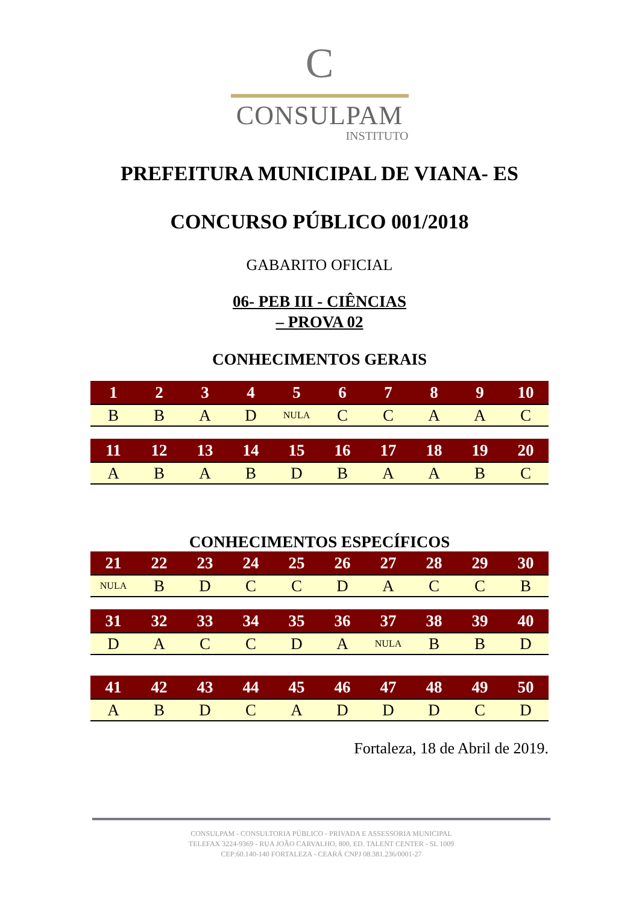C
CONSULPAM
INSTITUTO
PREFEITURA MUNICIPAL DE VIANA- ES
CONCURSO PÚBLICO 001/2018
GABARITO OFICIAL
06- PEB III - CIÊNCIAS
– PROVA 02
CONHECIMENTOS GERAIS
| 1 | 2 | 3 | 4 | 5 | 6 | 7 | 8 | 9 | 10 |
| --- | --- | --- | --- | --- | --- | --- | --- | --- | --- |
| B | B | A | D | NULA | C | C | A | A | C |
| 11 | 12 | 13 | 14 | 15 | 16 | 17 | 18 | 19 | 20 |
| --- | --- | --- | --- | --- | --- | --- | --- | --- | --- |
| A | B | A | B | D | B | A | A | B | C |
CONHECIMENTOS ESPECÍFICOS
| 21 | 22 | 23 | 24 | 25 | 26 | 27 | 28 | 29 | 30 |
| --- | --- | --- | --- | --- | --- | --- | --- | --- | --- |
| NULA | B | D | C | C | D | A | C | C | B |
| 31 | 32 | 33 | 34 | 35 | 36 | 37 | 38 | 39 | 40 |
| --- | --- | --- | --- | --- | --- | --- | --- | --- | --- |
| D | A | C | C | D | A | NULA | B | B | D |
| 41 | 42 | 43 | 44 | 45 | 46 | 47 | 48 | 49 | 50 |
| --- | --- | --- | --- | --- | --- | --- | --- | --- | --- |
| A | B | D | C | A | D | D | D | C | D |
Fortaleza, 18 de Abril de 2019.
CONSULPAM - CONSULTORIA PÚBLICO - PRIVADA E ASSESSORIA MUNICIPAL
TELEFAX 3224-9369 - RUA JOÃO CARVALHO, 800, ED. TALENT CENTER - SL 1009
CEP:60.140-140 FORTALEZA - CEARÁ CNPJ 08.381.236/0001-27